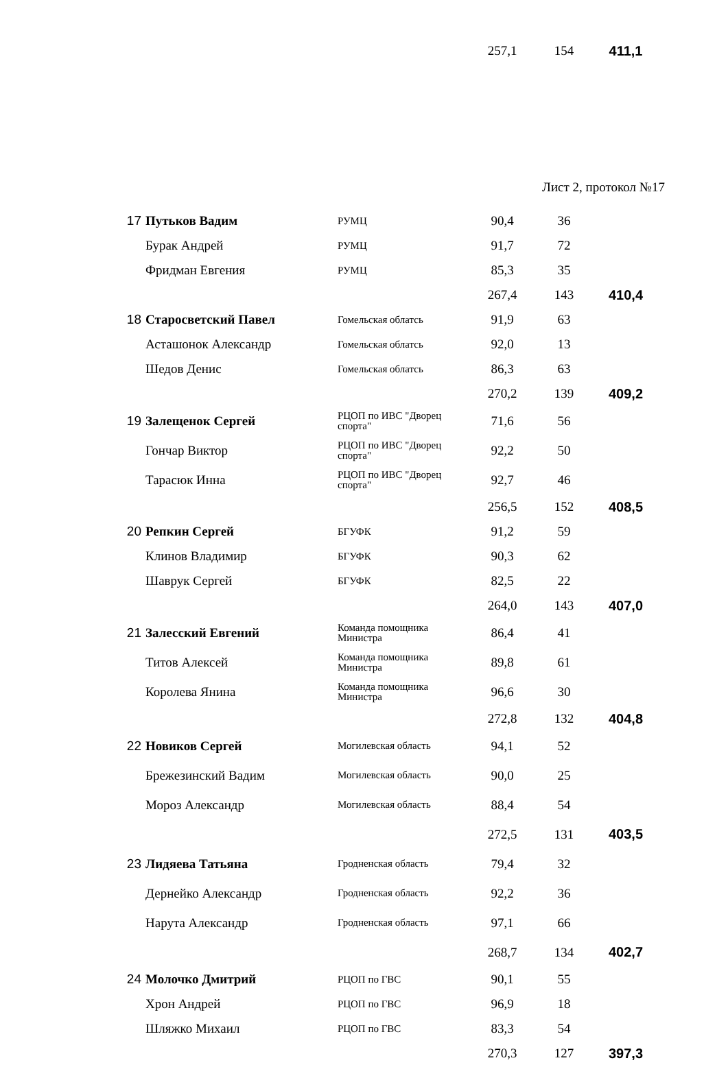| | | | 257,1 | 154 | 411,1 |
Лист 2, протокол №17
| 17 | Путьков Вадим | РУМЦ | 90,4 | 36 | |
| | Бурак Андрей | РУМЦ | 91,7 | 72 | |
| | Фридман Евгения | РУМЦ | 85,3 | 35 | |
| | | | 267,4 | 143 | 410,4 |
| 18 | Старосветский Павел | Гомельская облатсь | 91,9 | 63 | |
| | Асташонок Александр | Гомельская облатсь | 92,0 | 13 | |
| | Шедов Денис | Гомельская облатсь | 86,3 | 63 | |
| | | | 270,2 | 139 | 409,2 |
| 19 | Залещенок Сергей | РЦОП по ИВС "Дворец спорта" | 71,6 | 56 | |
| | Гончар Виктор | РЦОП по ИВС "Дворец спорта" | 92,2 | 50 | |
| | Тарасюк Инна | РЦОП по ИВС "Дворец спорта" | 92,7 | 46 | |
| | | | 256,5 | 152 | 408,5 |
| 20 | Репкин Сергей | БГУФК | 91,2 | 59 | |
| | Клинов Владимир | БГУФК | 90,3 | 62 | |
| | Шаврук Сергей | БГУФК | 82,5 | 22 | |
| | | | 264,0 | 143 | 407,0 |
| 21 | Залесский Евгений | Команда помощника Министра | 86,4 | 41 | |
| | Титов Алексей | Команда помощника Министра | 89,8 | 61 | |
| | Королева Янина | Команда помощника Министра | 96,6 | 30 | |
| | | | 272,8 | 132 | 404,8 |
| 22 | Новиков Сергей | Могилевская область | 94,1 | 52 | |
| | Брежезинский Вадим | Могилевская область | 90,0 | 25 | |
| | Мороз Александр | Могилевская область | 88,4 | 54 | |
| | | | 272,5 | 131 | 403,5 |
| 23 | Лидяева Татьяна | Гродненская область | 79,4 | 32 | |
| | Дернейко Александр | Гродненская область | 92,2 | 36 | |
| | Нарута Александр | Гродненская область | 97,1 | 66 | |
| | | | 268,7 | 134 | 402,7 |
| 24 | Молочко Дмитрий | РЦОП по ГВС | 90,1 | 55 | |
| | Хрон Андрей | РЦОП по ГВС | 96,9 | 18 | |
| | Шляжко Михаил | РЦОП по ГВС | 83,3 | 54 | |
| | | | 270,3 | 127 | 397,3 |